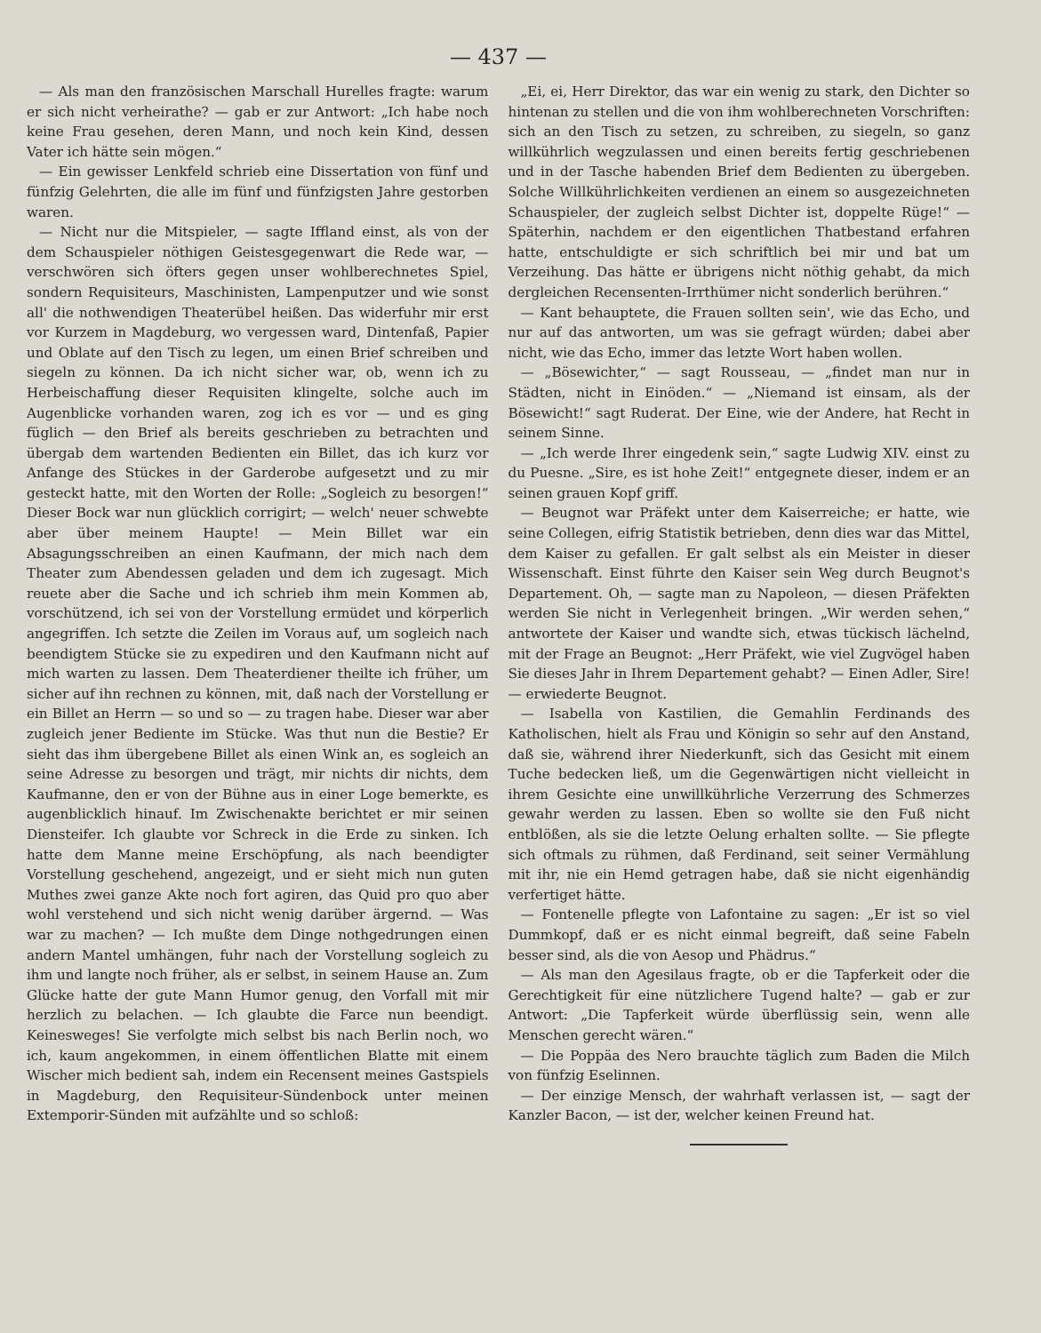— 437 —
— Als man den französischen Marschall Hurelles fragte: warum er sich nicht verheirathe? — gab er zur Antwort: „Ich habe noch keine Frau gesehen, deren Mann, und noch kein Kind, dessen Vater ich hätte sein mögen.“
— Ein gewisser Lenkfeld schrieb eine Dissertation von fünf und fünfzig Gelehrten, die alle im fünf und fünfzigsten Jahre gestorben waren.
— Nicht nur die Mitspieler, — sagte Iffland einst, als von der dem Schauspieler nöthigen Geistesgegenwart die Rede war, — verschwören sich öfters gegen unser wohlberechnetes Spiel, sondern Requisiteurs, Maschinisten, Lampenputzer und wie sonst all' die nothwendigen Theaterübel heißen. Das widerfuhr mir erst vor Kurzem in Magdeburg, wo vergessen ward, Dintenfaß, Papier und Oblate auf den Tisch zu legen, um einen Brief schreiben und siegeln zu können. Da ich nicht sicher war, ob, wenn ich zu Herbeischaffung dieser Requisiten klingelte, solche auch im Augenblicke vorhanden waren, zog ich es vor — und es ging füglich — den Brief als bereits geschrieben zu betrachten und übergab dem wartenden Bedienten ein Billet, das ich kurz vor Anfange des Stückes in der Garderobe aufgesetzt und zu mir gesteckt hatte, mit den Worten der Rolle: „Sogleich zu besorgen!“ Dieser Bock war nun glücklich corrigirt; — welch' neuer schwebte aber über meinem Haupte! — Mein Billet war ein Absagungsschreiben an einen Kaufmann, der mich nach dem Theater zum Abendessen geladen und dem ich zugesagt. Mich reuete aber die Sache und ich schrieb ihm mein Kommen ab, vorschützend, ich sei von der Vorstellung ermüdet und körperlich angegriffen. Ich setzte die Zeilen im Voraus auf, um sogleich nach beendigtem Stücke sie zu expediren und den Kaufmann nicht auf mich warten zu lassen. Dem Theaterdiener theilte ich früher, um sicher auf ihn rechnen zu können, mit, daß nach der Vorstellung er ein Billet an Herrn — so und so — zu tragen habe. Dieser war aber zugleich jener Bediente im Stücke. Was thut nun die Bestie? Er sieht das ihm übergebene Billet als einen Wink an, es sogleich an seine Adresse zu besorgen und trägt, mir nichts dir nichts, dem Kaufmanne, den er von der Bühne aus in einer Loge bemerkte, es augenblicklich hinauf. Im Zwischenakte berichtet er mir seinen Diensteifer. Ich glaubte vor Schreck in die Erde zu sinken. Ich hatte dem Manne meine Erschöpfung, als nach beendigter Vorstellung geschehend, angezeigt, und er sieht mich nun guten Muthes zwei ganze Akte noch fort agiren, das Quid pro quo aber wohl verstehend und sich nicht wenig darüber ärgernd. — Was war zu machen? — Ich mußte dem Dinge nothgedrungen einen andern Mantel umhängen, fuhr nach der Vorstellung sogleich zu ihm und langte noch früher, als er selbst, in seinem Hause an. Zum Glücke hatte der gute Mann Humor genug, den Vorfall mit mir herzlich zu belachen. — Ich glaubte die Farce nun beendigt. Keinesweges! Sie verfolgte mich selbst bis nach Berlin noch, wo ich, kaum angekommen, in einem öffentlichen Blatte mit einem Wischer mich bedient sah, indem ein Recensent meines Gastspiels in Magdeburg, den Requisiteur-Sündenbock unter meinen Extemporir-Sünden mit aufzählte und so schloß:
„Ei, ei, Herr Direktor, das war ein wenig zu stark, den Dichter so hintenan zu stellen und die von ihm wohlberechneten Vorschriften: sich an den Tisch zu setzen, zu schreiben, zu siegeln, so ganz willkührlich wegzulassen und einen bereits fertig geschriebenen und in der Tasche habenden Brief dem Bedienten zu übergeben. Solche Willkührlichkeiten verdienen an einem so ausgezeichneten Schauspieler, der zugleich selbst Dichter ist, doppelte Rüge!“ — Späterhin, nachdem er den eigentlichen Thatbestand erfahren hatte, entschuldigte er sich schriftlich bei mir und bat um Verzeihung. Das hätte er übrigens nicht nöthig gehabt, da mich dergleichen Recensenten-Irrthümer nicht sonderlich berühren.“
— Kant behauptete, die Frauen sollten sein', wie das Echo, und nur auf das antworten, um was sie gefragt würden; dabei aber nicht, wie das Echo, immer das letzte Wort haben wollen.
— „Bösewichter,“ — sagt Rousseau, — „findet man nur in Städten, nicht in Einöden.“ — „Niemand ist einsam, als der Bösewicht!“ sagt Ruderat. Der Eine, wie der Andere, hat Recht in seinem Sinne.
— „Ich werde Ihrer eingedenk sein,“ sagte Ludwig XIV. einst zu du Puesne. „Sire, es ist hohe Zeit!“ entgegnete dieser, indem er an seinen grauen Kopf griff.
— Beugnot war Präfekt unter dem Kaiserreiche; er hatte, wie seine Collegen, eifrig Statistik betrieben, denn dies war das Mittel, dem Kaiser zu gefallen. Er galt selbst als ein Meister in dieser Wissenschaft. Einst führte den Kaiser sein Weg durch Beugnot's Departement. Oh, — sagte man zu Napoleon, — diesen Präfekten werden Sie nicht in Verlegenheit bringen. „Wir werden sehen,“ antwortete der Kaiser und wandte sich, etwas tückisch lächelnd, mit der Frage an Beugnot: „Herr Präfekt, wie viel Zugvögel haben Sie dieses Jahr in Ihrem Departement gehabt? — Einen Adler, Sire! — erwiederte Beugnot.
— Isabella von Kastilien, die Gemahlin Ferdinands des Katholischen, hielt als Frau und Königin so sehr auf den Anstand, daß sie, während ihrer Niederkunft, sich das Gesicht mit einem Tuche bedecken ließ, um die Gegenwärtigen nicht vielleicht in ihrem Gesichte eine unwillkührliche Verzerrung des Schmerzes gewahr werden zu lassen. Eben so wollte sie den Fuß nicht entblößen, als sie die letzte Oelung erhalten sollte. — Sie pflegte sich oftmals zu rühmen, daß Ferdinand, seit seiner Vermählung mit ihr, nie ein Hemd getragen habe, daß sie nicht eigenhändig verfertiget hätte.
— Fontenelle pflegte von Lafontaine zu sagen: „Er ist so viel Dummkopf, daß er es nicht einmal begreift, daß seine Fabeln besser sind, als die von Aesop und Phädrus.“
— Als man den Agesilaus fragte, ob er die Tapferkeit oder die Gerechtigkeit für eine nützlichere Tugend halte? — gab er zur Antwort: „Die Tapferkeit würde überflüssig sein, wenn alle Menschen gerecht wären.“
— Die Poppäa des Nero brauchte täglich zum Baden die Milch von fünfzig Eselinnen.
— Der einzige Mensch, der wahrhaft verlassen ist, — sagt der Kanzler Bacon, — ist der, welcher keinen Freund hat.